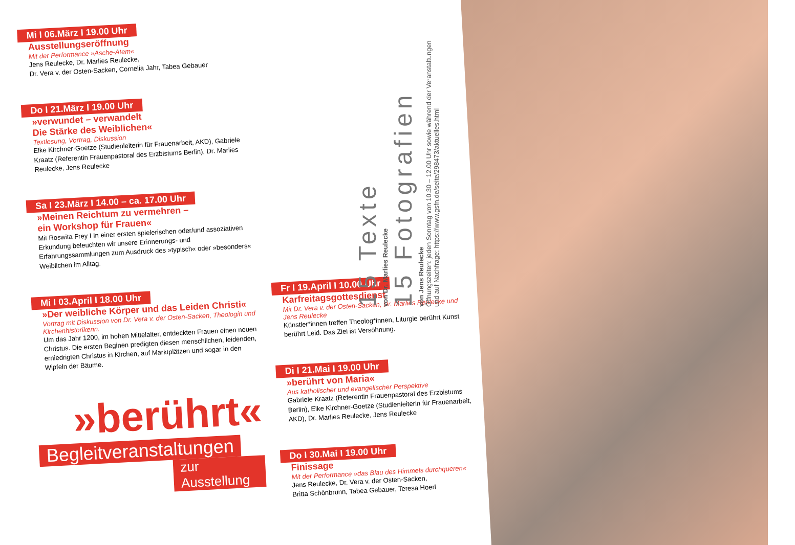Mi I 06.März I 19.00 Uhr
Ausstellungseröffnung
Mit der Performance »Asche-Atem«
Jens Reulecke, Dr. Marlies Reulecke,
Dr. Vera v. der Osten-Sacken, Cornelia Jahr, Tabea Gebauer
Do I 21.März I 19.00 Uhr
»verwundet – verwandelt
Die Stärke des Weiblichen«
Textlesung, Vortrag, Diskussion
Elke Kirchner-Goetze (Studienleiterin für Frauenarbeit, AKD), Gabriele Kraatz (Referentin Frauenpastoral des Erzbistums Berlin), Dr. Marlies Reulecke, Jens Reulecke
Sa I 23.März I 14.00 – ca. 17.00 Uhr
»Meinen Reichtum zu vermehren –
ein Workshop für Frauen«
Mit Roswita Frey I In einer ersten spielerischen oder/und assoziativen Erkundung beleuchten wir unsere Erinnerungs- und Erfahrungssammlungen zum Ausdruck des »typisch« oder »besonders« Weiblichen im Alltag.
Mi I 03.April I 18.00 Uhr
»Der weibliche Körper und das Leiden Christi«
Vortrag mit Diskussion von Dr. Vera v. der Osten-Sacken, Theologin und Kirchenhistorikerin.
Um das Jahr 1200, im hohen Mittelalter, entdeckten Frauen einen neuen Christus. Die ersten Beginen predigten diesen menschlichen, leidenden, erniedrigten Christus in Kirchen, auf Marktplätzen und sogar in den Wipfeln der Bäume.
»berührt«
Begleitveranstaltungen
zur Ausstellung
Fr I 19.April I 10.00 Uhr
Karfreitagsgottesdienst
Mit Dr. Vera v. der Osten-Sacken, Dr. Marlies Reulecke und Jens Reulecke
Künstler*innen treffen Theolog*innen, Liturgie berührt Kunst berührt Leid. Das Ziel ist Versöhnung.
Di I 21.Mai I 19.00 Uhr
»berührt von Maria«
Aus katholischer und evangelischer Perspektive
Gabriele Kraatz (Referentin Frauenpastoral des Erzbistums Berlin), Elke Kirchner-Goetze (Studienleiterin für Frauenarbeit, AKD), Dr. Marlies Reulecke, Jens Reulecke
Do I 30.Mai I 19.00 Uhr
Finissage
Mit der Performance »das Blau des Himmels durchqueren«
Jens Reulecke, Dr. Vera v. der Osten-Sacken,
Britta Schönbrunn, Tabea Gebauer, Teresa Hoerl
15 Texte
von Dr. Marlies Reulecke
15 Fotografien
von Jens Reulecke
Öffnungszeiten: jeden Sonntag von 10.30 – 12.00 Uhr sowie während der Veranstaltungen
und auf Nachfrage: https://www.gsfn.de/seite/298473/aktuelles.html